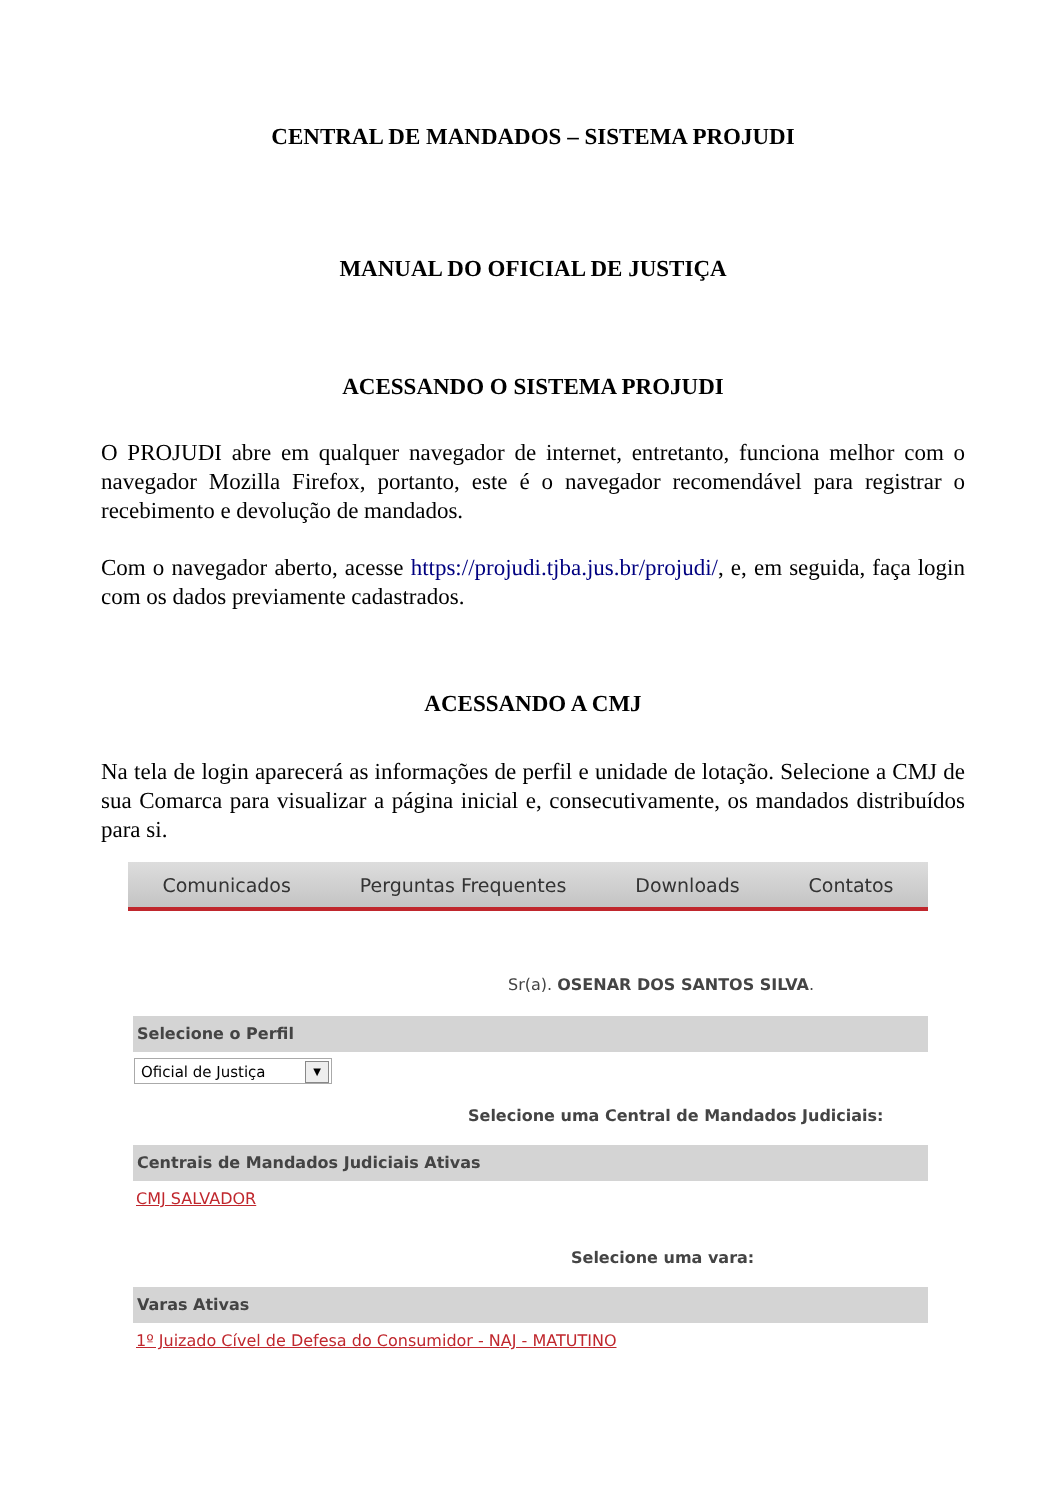CENTRAL DE MANDADOS – SISTEMA PROJUDI
MANUAL DO OFICIAL DE JUSTIÇA
ACESSANDO O SISTEMA PROJUDI
O PROJUDI abre em qualquer navegador de internet, entretanto, funciona melhor com o navegador Mozilla Firefox, portanto, este é o navegador recomendável para registrar o recebimento e devolução de mandados.
Com o navegador aberto, acesse https://projudi.tjba.jus.br/projudi/, e, em seguida, faça login com os dados previamente cadastrados.
ACESSANDO A CMJ
Na tela de login aparecerá as informações de perfil e unidade de lotação. Selecione a CMJ de sua Comarca para visualizar a página inicial e, consecutivamente, os mandados distribuídos para si.
Comunicados Perguntas Frequentes Downloads Contatos
Sr(a). OSENAR DOS SANTOS SILVA.
Selecione o Perfil
Oficial de Justiça ▼
Selecione uma Central de Mandados Judiciais:
Centrais de Mandados Judiciais Ativas
CMJ SALVADOR
Selecione uma vara:
Varas Ativas
1º Juizado Cível de Defesa do Consumidor - NAJ - MATUTINO